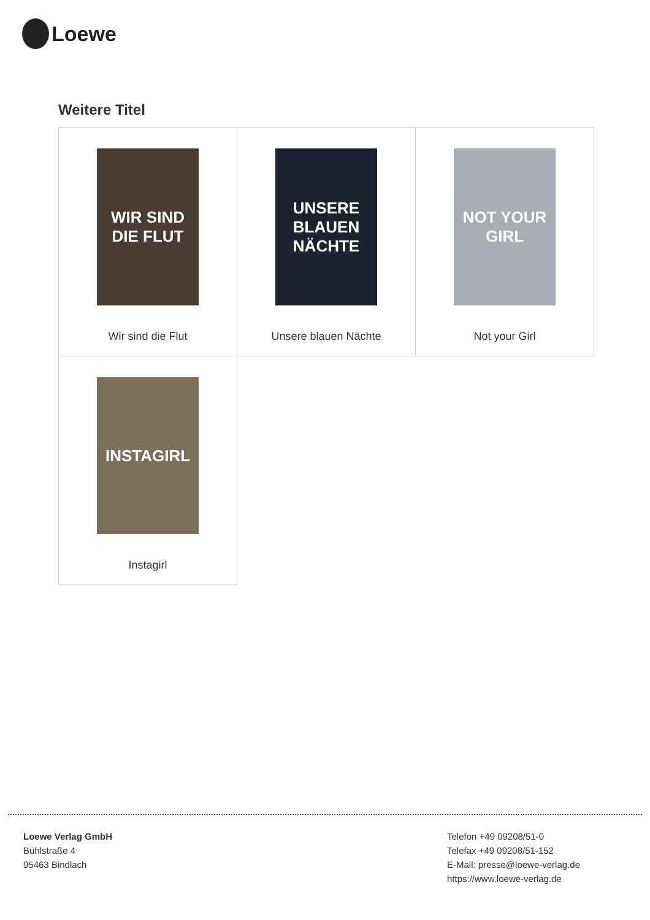Loewe
Weitere Titel
| WIR SIND DIE FLUT Wir sind die Flut | UNSERE BLAUEN NÄCHTE Unsere blauen Nächte | NOT YOUR GIRL Not your Girl |
| INSTAGIRL Instagirl | | |
Loewe Verlag GmbH
Bühlstraße 4
95463 Bindlach
Telefon +49 09208/51-0
Telefax +49 09208/51-152
E-Mail: presse@loewe-verlag.de
https://www.loewe-verlag.de